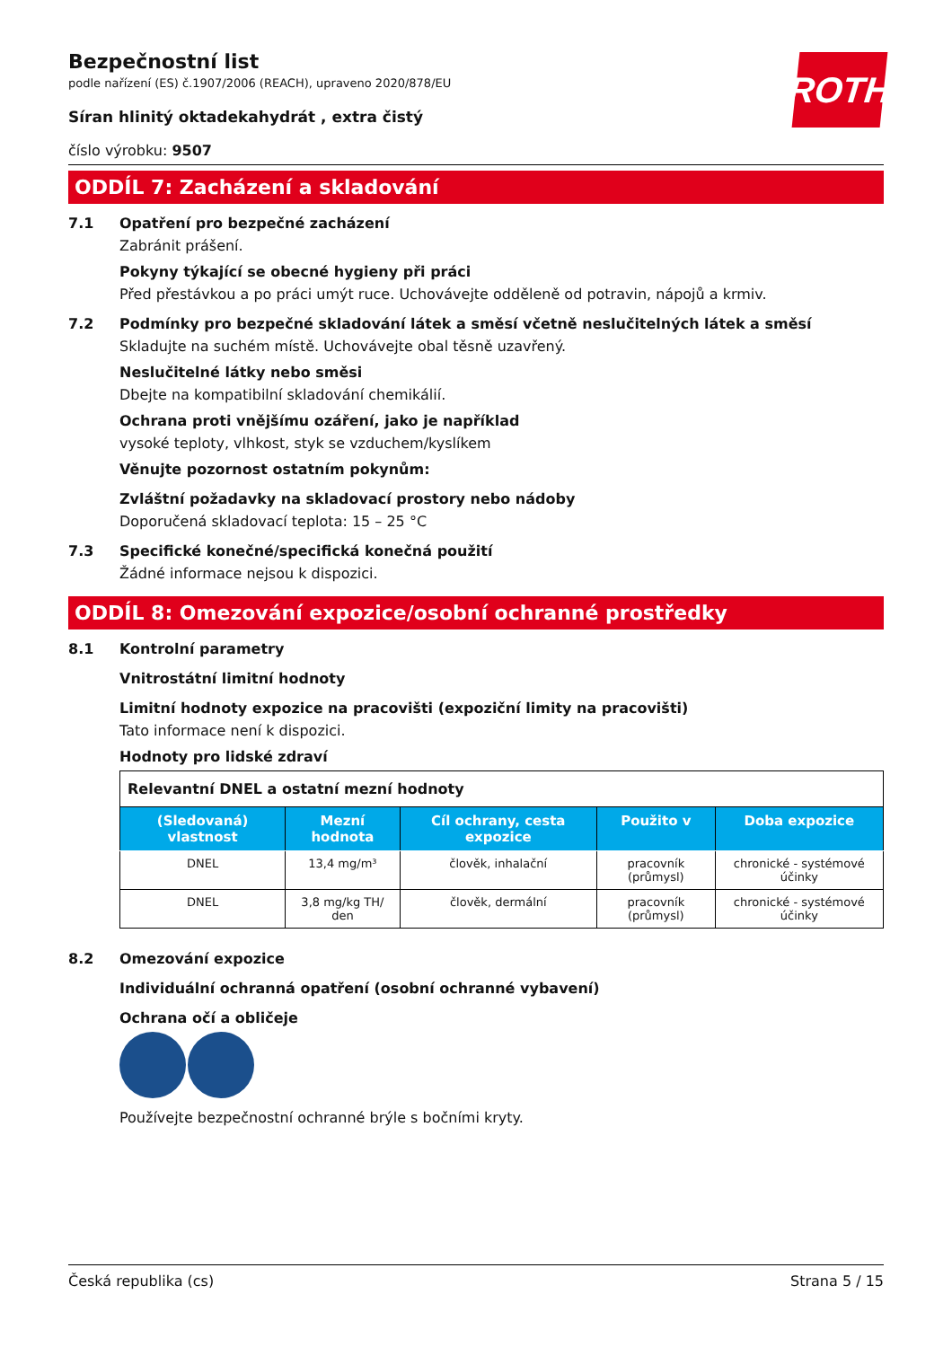ROTH
Bezpečnostní list
podle nařízení (ES) č.1907/2006 (REACH), upraveno 2020/878/EU
Síran hlinitý oktadekahydrát , extra čistý
číslo výrobku: 9507
ODDÍL 7: Zacházení a skladování
7.1 Opatření pro bezpečné zacházení
Zabránit prášení.
Pokyny týkající se obecné hygieny při práci
Před přestávkou a po práci umýt ruce. Uchovávejte odděleně od potravin, nápojů a krmiv.
7.2 Podmínky pro bezpečné skladování látek a směsí včetně neslučitelných látek a směsí
Skladujte na suchém místě. Uchovávejte obal těsně uzavřený.
Neslučitelné látky nebo směsi
Dbejte na kompatibilní skladování chemikálií.
Ochrana proti vnějšímu ozáření, jako je například
vysoké teploty, vlhkost, styk se vzduchem/kyslíkem
Věnujte pozornost ostatním pokynům:
Zvláštní požadavky na skladovací prostory nebo nádoby
Doporučená skladovací teplota: 15 – 25 °C
7.3 Specifické konečné/specifická konečná použití
Žádné informace nejsou k dispozici.
ODDÍL 8: Omezování expozice/osobní ochranné prostředky
8.1 Kontrolní parametry
Vnitrostátní limitní hodnoty
Limitní hodnoty expozice na pracovišti (expoziční limity na pracovišti)
Tato informace není k dispozici.
Hodnoty pro lidské zdraví
| Relevantní DNEL a ostatní mezní hodnoty | | | | |
| (Sledovaná) vlastnost | Mezní hodnota | Cíl ochrany, cesta expozice | Použito v | Doba expozice |
| DNEL | 13,4 mg/m³ | člověk, inhalační | pracovník (průmysl) | chronické - systémové účinky |
| DNEL | 3,8 mg/kg TH/ den | člověk, dermální | pracovník (průmysl) | chronické - systémové účinky |
8.2 Omezování expozice
Individuální ochranná opatření (osobní ochranné vybavení)
Ochrana očí a obličeje
Používejte bezpečnostní ochranné brýle s bočními kryty.
Česká republika (cs) Strana 5 / 15